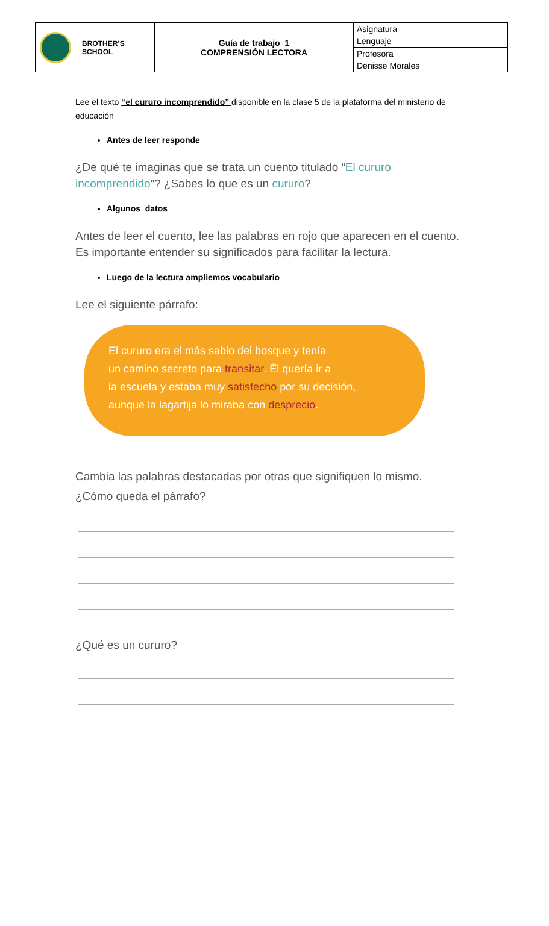| BROTHER’S SCHOOL | Guía de trabajo 1 COMPRENSIÓN LECTORA | Asignatura Lenguaje |
| | | Profesora Denisse Morales |
Lee el texto “el cururo incomprendido” disponible en la clase 5 de la plataforma del ministerio de educación
Antes de leer responde
¿De qué te imaginas que se trata un cuento titulado “El cururo incomprendido”? ¿Sabes lo que es un cururo?
Algunos datos
Antes de leer el cuento, lee las palabras en rojo que aparecen en el cuento. Es importante entender su significados para facilitar la lectura.
Luego de la lectura ampliemos vocabulario
Lee el siguiente párrafo:
El cururo era el más sabio del bosque y tenía
un camino secreto para transitar. Él quería ir a
la escuela y estaba muy satisfecho por su decisión,
aunque la lagartija lo miraba con desprecio.
Cambia las palabras destacadas por otras que signifiquen lo mismo.
¿Cómo queda el párrafo?
¿Qué es un cururo?